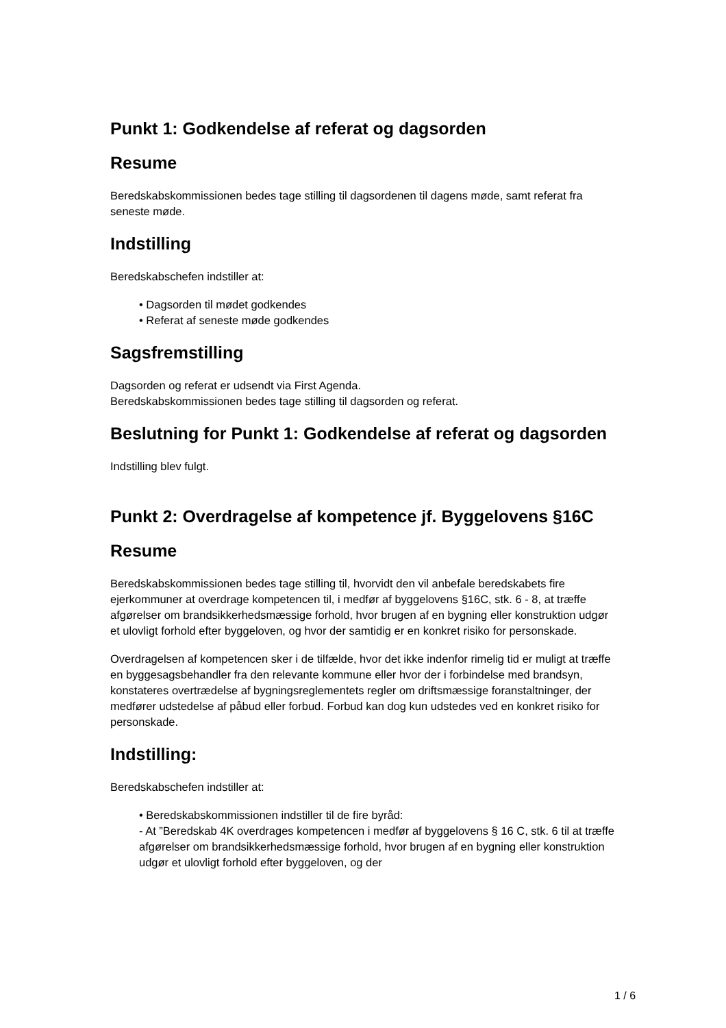Punkt 1: Godkendelse af referat og dagsorden
Resume
Beredskabskommissionen bedes tage stilling til dagsordenen til dagens møde, samt referat fra seneste møde.
Indstilling
Beredskabschefen indstiller at:
• Dagsorden til mødet godkendes
• Referat af seneste møde godkendes
Sagsfremstilling
Dagsorden og referat er udsendt via First Agenda.
Beredskabskommissionen bedes tage stilling til dagsorden og referat.
Beslutning for Punkt 1: Godkendelse af referat og dagsorden
Indstilling blev fulgt.
Punkt 2: Overdragelse af kompetence jf. Byggelovens §16C
Resume
Beredskabskommissionen bedes tage stilling til, hvorvidt den vil anbefale beredskabets fire ejerkommuner at overdrage kompetencen til, i medfør af byggelovens §16C, stk. 6 - 8, at træffe afgørelser om brandsikkerhedsmæssige forhold, hvor brugen af en bygning eller konstruktion udgør et ulovligt forhold efter byggeloven, og hvor der samtidig er en konkret risiko for personskade.
Overdragelsen af kompetencen sker i de tilfælde, hvor det ikke indenfor rimelig tid er muligt at træffe en byggesagsbehandler fra den relevante kommune eller hvor der i forbindelse med brandsyn, konstateres overtrædelse af bygningsreglementets regler om driftsmæssige foranstaltninger, der medfører udstedelse af påbud eller forbud. Forbud kan dog kun udstedes ved en konkret risiko for personskade.
Indstilling:
Beredskabschefen indstiller at:
• Beredskabskommissionen indstiller til de fire byråd:
- At ”Beredskab 4K overdrages kompetencen i medfør af byggelovens § 16 C, stk. 6 til at træffe afgørelser om brandsikkerhedsmæssige forhold, hvor brugen af en bygning eller konstruktion udgør et ulovligt forhold efter byggeloven, og der
1 / 6